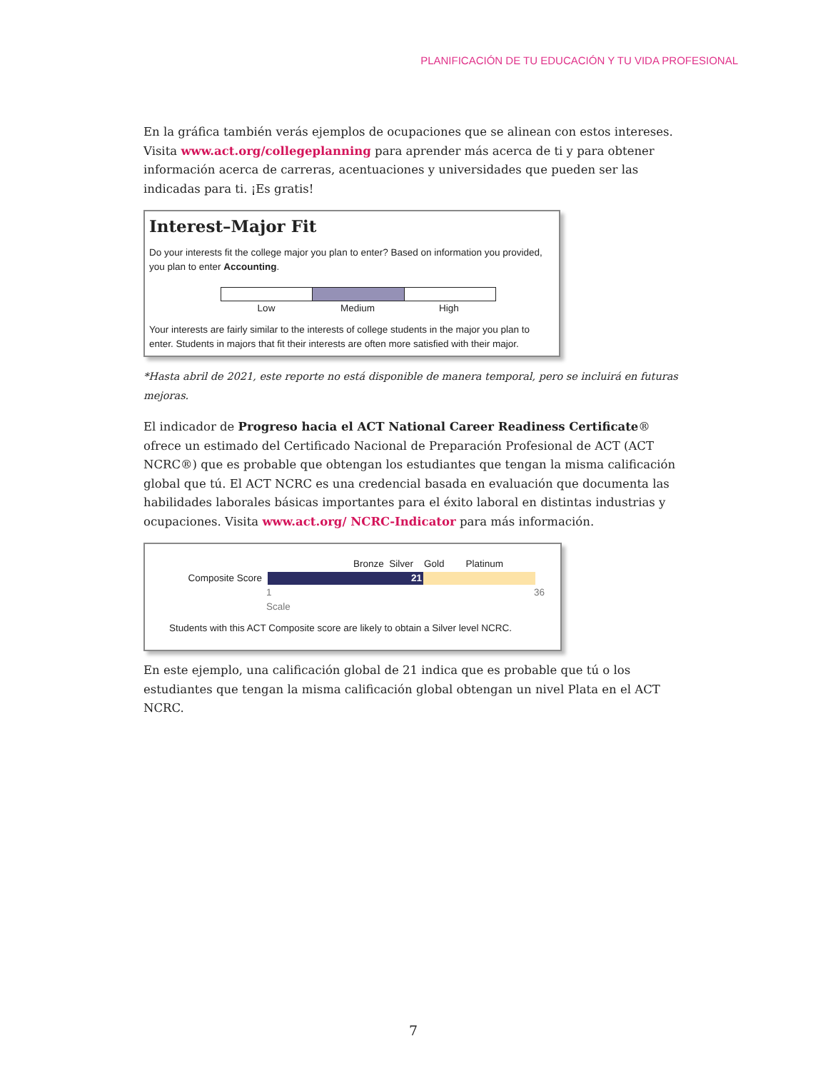PLANIFICACIÓN DE TU EDUCACIÓN Y TU VIDA PROFESIONAL
En la gráfica también verás ejemplos de ocupaciones que se alinean con estos intereses. Visita www.act.org/collegeplanning para aprender más acerca de ti y para obtener información acerca de carreras, acentuaciones y universidades que pueden ser las indicadas para ti. ¡Es gratis!
Interest–Major Fit
Do your interests fit the college major you plan to enter? Based on information you provided, you plan to enter Accounting.
Low Medium High
Your interests are fairly similar to the interests of college students in the major you plan to enter. Students in majors that fit their interests are often more satisfied with their major.
*Hasta abril de 2021, este reporte no está disponible de manera temporal, pero se incluirá en futuras mejoras.
El indicador de Progreso hacia el ACT National Career Readiness Certificate® ofrece un estimado del Certificado Nacional de Preparación Profesional de ACT (ACT NCRC®) que es probable que obtengan los estudiantes que tengan la misma calificación global que tú. El ACT NCRC es una credencial basada en evaluación que documenta las habilidades laborales básicas importantes para el éxito laboral en distintas industrias y ocupaciones. Visita www.act.org/ NCRC-Indicator para más información.
Bronze Silver Gold Platinum
Composite Score
21
1
Scale 36
Students with this ACT Composite score are likely to obtain a Silver level NCRC.
En este ejemplo, una calificación global de 21 indica que es probable que tú o los estudiantes que tengan la misma calificación global obtengan un nivel Plata en el ACT NCRC.
7